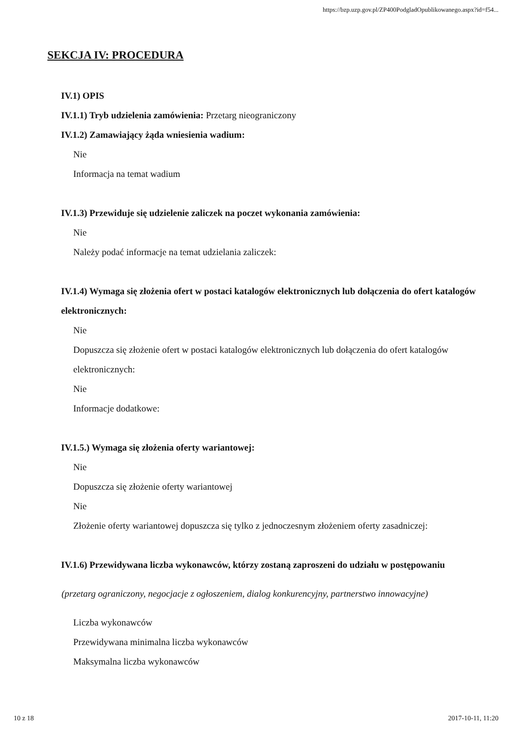https://bzp.uzp.gov.pl/ZP400PodgladOpublikowanego.aspx?id=f54...
SEKCJA IV: PROCEDURA
IV.1) OPIS
IV.1.1) Tryb udzielenia zamówienia: Przetarg nieograniczony
IV.1.2) Zamawiający żąda wniesienia wadium:
Nie
Informacja na temat wadium
IV.1.3) Przewiduje się udzielenie zaliczek na poczet wykonania zamówienia:
Nie
Należy podać informacje na temat udzielania zaliczek:
IV.1.4) Wymaga się złożenia ofert w postaci katalogów elektronicznych lub dołączenia do ofert katalogów elektronicznych:
Nie
Dopuszcza się złożenie ofert w postaci katalogów elektronicznych lub dołączenia do ofert katalogów elektronicznych:
Nie
Informacje dodatkowe:
IV.1.5.) Wymaga się złożenia oferty wariantowej:
Nie
Dopuszcza się złożenie oferty wariantowej
Nie
Złożenie oferty wariantowej dopuszcza się tylko z jednoczesnym złożeniem oferty zasadniczej:
IV.1.6) Przewidywana liczba wykonawców, którzy zostaną zaproszeni do udziału w postępowaniu
(przetarg ograniczony, negocjacje z ogłoszeniem, dialog konkurencyjny, partnerstwo innowacyjne)
Liczba wykonawców
Przewidywana minimalna liczba wykonawców
Maksymalna liczba wykonawców
10 z 18 2017-10-11, 11:20